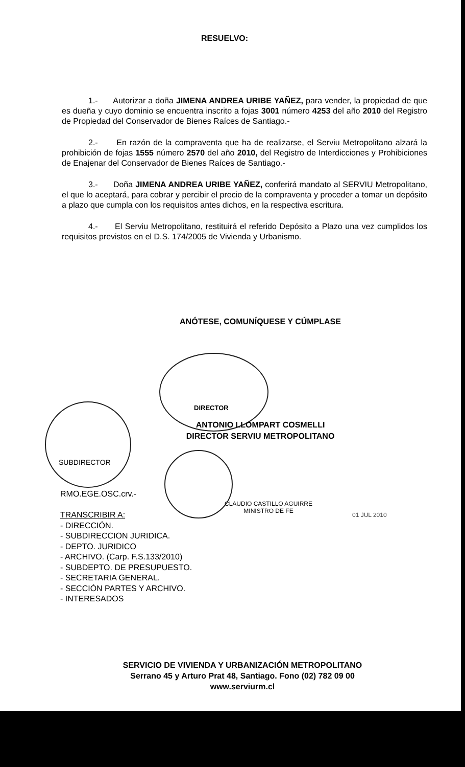RESUELVO:
1.- Autorizar a doña JIMENA ANDREA URIBE YAÑEZ, para vender, la propiedad de que es dueña y cuyo dominio se encuentra inscrito a fojas 3001 número 4253 del año 2010 del Registro de Propiedad del Conservador de Bienes Raíces de Santiago.-
2.- En razón de la compraventa que ha de realizarse, el Serviu Metropolitano alzará la prohibición de fojas 1555 número 2570 del año 2010, del Registro de Interdicciones y Prohibiciones de Enajenar del Conservador de Bienes Raíces de Santiago.-
3.- Doña JIMENA ANDREA URIBE YAÑEZ, conferirá mandato al SERVIU Metropolitano, el que lo aceptará, para cobrar y percibir el precio de la compraventa y proceder a tomar un depósito a plazo que cumpla con los requisitos antes dichos, en la respectiva escritura.
4.- El Serviu Metropolitano, restituirá el referido Depósito a Plazo una vez cumplidos los requisitos previstos en el D.S. 174/2005 de Vivienda y Urbanismo.
ANÓTESE, COMUNÍQUESE Y CÚMPLASE
DIRECTOR
ANTONIO LLOMPART COSMELLI
DIRECTOR SERVIU METROPOLITANO
SUBDIRECTOR
CLAUDIO CASTILLO AGUIRRE
MINISTRO DE FE
01 JUL 2010
RMO.EGE.OSC.crv.-
TRANSCRIBIR A:
- DIRECCIÓN.
- SUBDIRECCION JURIDICA.
- DEPTO. JURIDICO
- ARCHIVO. (Carp. F.S.133/2010)
- SUBDEPTO. DE PRESUPUESTO.
- SECRETARIA GENERAL.
- SECCIÓN PARTES Y ARCHIVO.
- INTERESADOS
SERVICIO DE VIVIENDA Y URBANIZACIÓN METROPOLITANO
Serrano 45 y Arturo Prat 48, Santiago. Fono (02) 782 09 00
www.serviurm.cl